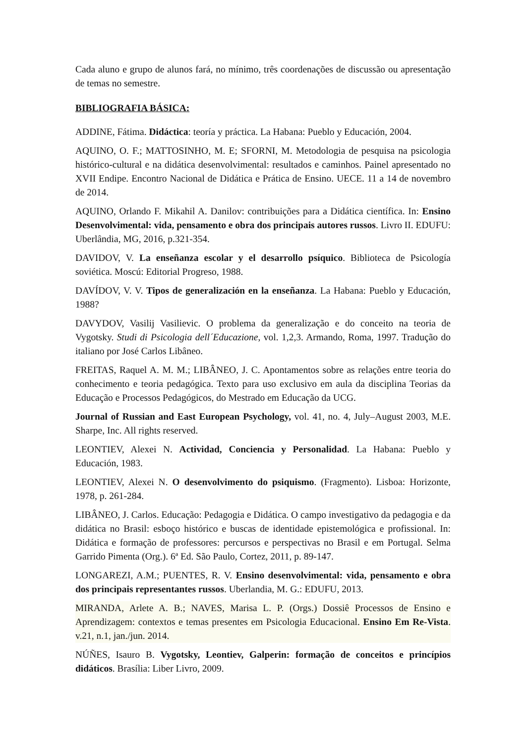Cada aluno e grupo de alunos fará, no mínimo, três coordenações de discussão ou apresentação de temas no semestre.
BIBLIOGRAFIA BÁSICA:
ADDINE, Fátima. Didáctica: teoría y práctica. La Habana: Pueblo y Educación, 2004.
AQUINO, O. F.; MATTOSINHO, M. E; SFORNI, M. Metodologia de pesquisa na psicologia histórico-cultural e na didática desenvolvimental: resultados e caminhos. Painel apresentado no XVII Endipe. Encontro Nacional de Didática e Prática de Ensino. UECE. 11 a 14 de novembro de 2014.
AQUINO, Orlando F. Mikahil A. Danilov: contribuições para a Didática científica. In: Ensino Desenvolvimental: vida, pensamento e obra dos principais autores russos. Livro II. EDUFU: Uberlândia, MG, 2016, p.321-354.
DAVIDOV, V. La enseñanza escolar y el desarrollo psíquico. Biblioteca de Psicología soviética. Moscú: Editorial Progreso, 1988.
DAVÍDOV, V. V. Tipos de generalización en la enseñanza. La Habana: Pueblo y Educación, 1988?
DAVYDOV, Vasilij Vasilievic. O problema da generalização e do conceito na teoria de Vygotsky. Studi di Psicologia dell´Educazione, vol. 1,2,3. Armando, Roma, 1997. Tradução do italiano por José Carlos Libâneo.
FREITAS, Raquel A. M. M.; LIBÂNEO, J. C. Apontamentos sobre as relações entre teoria do conhecimento e teoria pedagógica. Texto para uso exclusivo em aula da disciplina Teorias da Educação e Processos Pedagógicos, do Mestrado em Educação da UCG.
Journal of Russian and East European Psychology, vol. 41, no. 4, July–August 2003, M.E. Sharpe, Inc. All rights reserved.
LEONTIEV, Alexei N. Actividad, Conciencia y Personalidad. La Habana: Pueblo y Educación, 1983.
LEONTIEV, Alexei N. O desenvolvimento do psiquismo. (Fragmento). Lisboa: Horizonte, 1978, p. 261-284.
LIBÂNEO, J. Carlos. Educação: Pedagogia e Didática. O campo investigativo da pedagogia e da didática no Brasil: esboço histórico e buscas de identidade epistemológica e profissional. In: Didática e formação de professores: percursos e perspectivas no Brasil e em Portugal. Selma Garrido Pimenta (Org.). 6ª Ed. São Paulo, Cortez, 2011, p. 89-147.
LONGAREZI, A.M.; PUENTES, R. V. Ensino desenvolvimental: vida, pensamento e obra dos principais representantes russos. Uberlandia, M. G.: EDUFU, 2013.
MIRANDA, Arlete A. B.; NAVES, Marisa L. P. (Orgs.) Dossiê Processos de Ensino e Aprendizagem: contextos e temas presentes em Psicologia Educacional. Ensino Em Re-Vista. v.21, n.1, jan./jun. 2014.
NÚÑES, Isauro B. Vygotsky, Leontiev, Galperin: formação de conceitos e princípios didáticos. Brasília: Liber Livro, 2009.